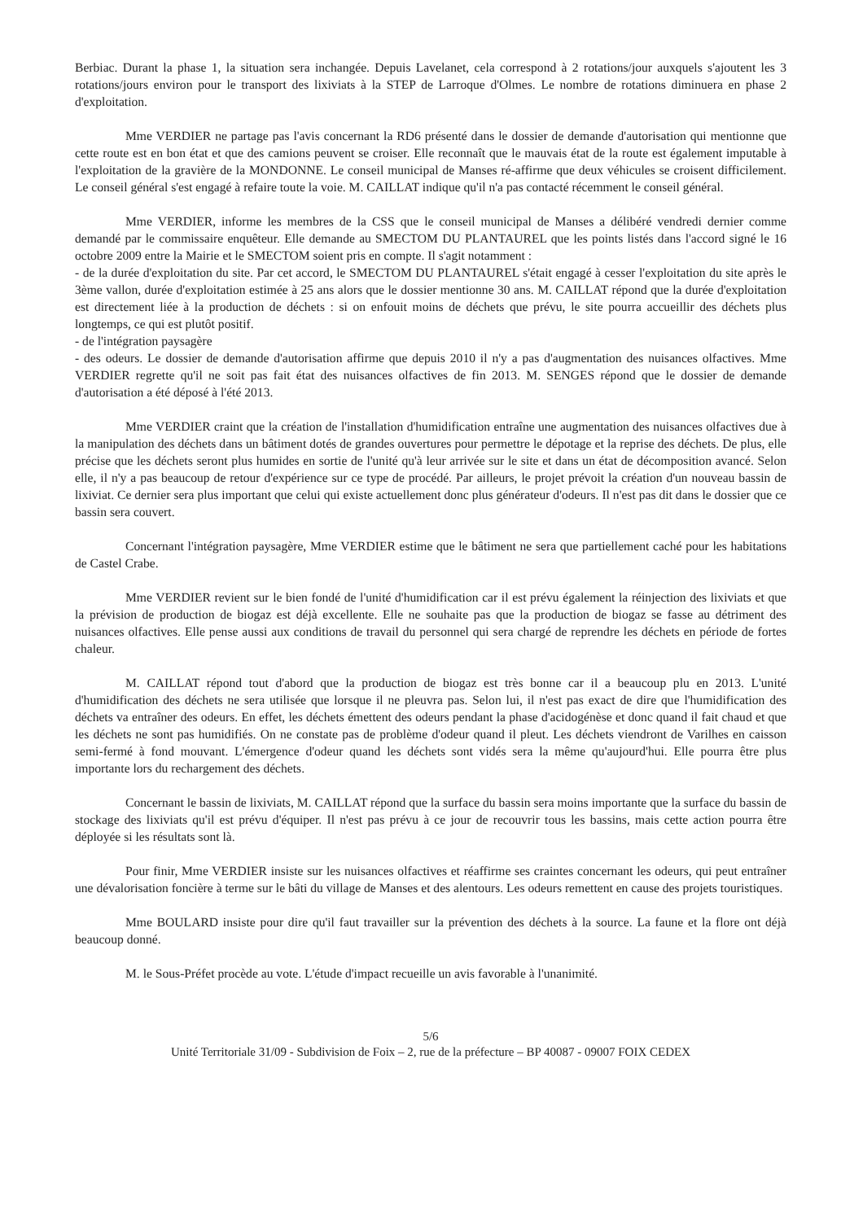Berbiac. Durant la phase 1, la situation sera inchangée. Depuis Lavelanet, cela correspond à 2 rotations/jour auxquels s'ajoutent les 3 rotations/jours environ pour le transport des lixiviats à la STEP de Larroque d'Olmes. Le nombre de rotations diminuera en phase 2 d'exploitation.
Mme VERDIER ne partage pas l'avis concernant la RD6 présenté dans le dossier de demande d'autorisation qui mentionne que cette route est en bon état et que des camions peuvent se croiser. Elle reconnaît que le mauvais état de la route est également imputable à l'exploitation de la gravière de la MONDONNE. Le conseil municipal de Manses ré-affirme que deux véhicules se croisent difficilement. Le conseil général s'est engagé à refaire toute la voie. M. CAILLAT indique qu'il n'a pas contacté récemment le conseil général.
Mme VERDIER, informe les membres de la CSS que le conseil municipal de Manses a délibéré vendredi dernier comme demandé par le commissaire enquêteur. Elle demande au SMECTOM DU PLANTAUREL que les points listés dans l'accord signé le 16 octobre 2009 entre la Mairie et le SMECTOM soient pris en compte. Il s'agit notamment :
- de la durée d'exploitation du site. Par cet accord, le SMECTOM DU PLANTAUREL s'était engagé à cesser l'exploitation du site après le 3ème vallon, durée d'exploitation estimée à 25 ans alors que le dossier mentionne 30 ans. M. CAILLAT répond que la durée d'exploitation est directement liée à la production de déchets : si on enfouit moins de déchets que prévu, le site pourra accueillir des déchets plus longtemps, ce qui est plutôt positif.
- de l'intégration paysagère
- des odeurs. Le dossier de demande d'autorisation affirme que depuis 2010 il n'y a pas d'augmentation des nuisances olfactives. Mme VERDIER regrette qu'il ne soit pas fait état des nuisances olfactives de fin 2013. M. SENGES répond que le dossier de demande d'autorisation a été déposé à l'été 2013.
Mme VERDIER craint que la création de l'installation d'humidification entraîne une augmentation des nuisances olfactives due à la manipulation des déchets dans un bâtiment dotés de grandes ouvertures pour permettre le dépotage et la reprise des déchets. De plus, elle précise que les déchets seront plus humides en sortie de l'unité qu'à leur arrivée sur le site et dans un état de décomposition avancé. Selon elle, il n'y a pas beaucoup de retour d'expérience sur ce type de procédé. Par ailleurs, le projet prévoit la création d'un nouveau bassin de lixiviat. Ce dernier sera plus important que celui qui existe actuellement donc plus générateur d'odeurs. Il n'est pas dit dans le dossier que ce bassin sera couvert.
Concernant l'intégration paysagère, Mme VERDIER estime que le bâtiment ne sera que partiellement caché pour les habitations de Castel Crabe.
Mme VERDIER revient sur le bien fondé de l'unité d'humidification car il est prévu également la réinjection des lixiviats et que la prévision de production de biogaz est déjà excellente. Elle ne souhaite pas que la production de biogaz se fasse au détriment des nuisances olfactives. Elle pense aussi aux conditions de travail du personnel qui sera chargé de reprendre les déchets en période de fortes chaleur.
M. CAILLAT répond tout d'abord que la production de biogaz est très bonne car il a beaucoup plu en 2013. L'unité d'humidification des déchets ne sera utilisée que lorsque il ne pleuvra pas. Selon lui, il n'est pas exact de dire que l'humidification des déchets va entraîner des odeurs. En effet, les déchets émettent des odeurs pendant la phase d'acidogénèse et donc quand il fait chaud et que les déchets ne sont pas humidifiés. On ne constate pas de problème d'odeur quand il pleut. Les déchets viendront de Varilhes en caisson semi-fermé à fond mouvant. L'émergence d'odeur quand les déchets sont vidés sera la même qu'aujourd'hui. Elle pourra être plus importante lors du rechargement des déchets.
Concernant le bassin de lixiviats, M. CAILLAT répond que la surface du bassin sera moins importante que la surface du bassin de stockage des lixiviats qu'il est prévu d'équiper. Il n'est pas prévu à ce jour de recouvrir tous les bassins, mais cette action pourra être déployée si les résultats sont là.
Pour finir, Mme VERDIER insiste sur les nuisances olfactives et réaffirme ses craintes concernant les odeurs, qui peut entraîner une dévalorisation foncière à terme sur le bâti du village de Manses et des alentours. Les odeurs remettent en cause des projets touristiques.
Mme BOULARD insiste pour dire qu'il faut travailler sur la prévention des déchets à la source. La faune et la flore ont déjà beaucoup donné.
M. le Sous-Préfet procède au vote. L'étude d'impact recueille un avis favorable à l'unanimité.
5/6
Unité Territoriale 31/09 - Subdivision de Foix – 2, rue de la préfecture – BP 40087 - 09007 FOIX CEDEX